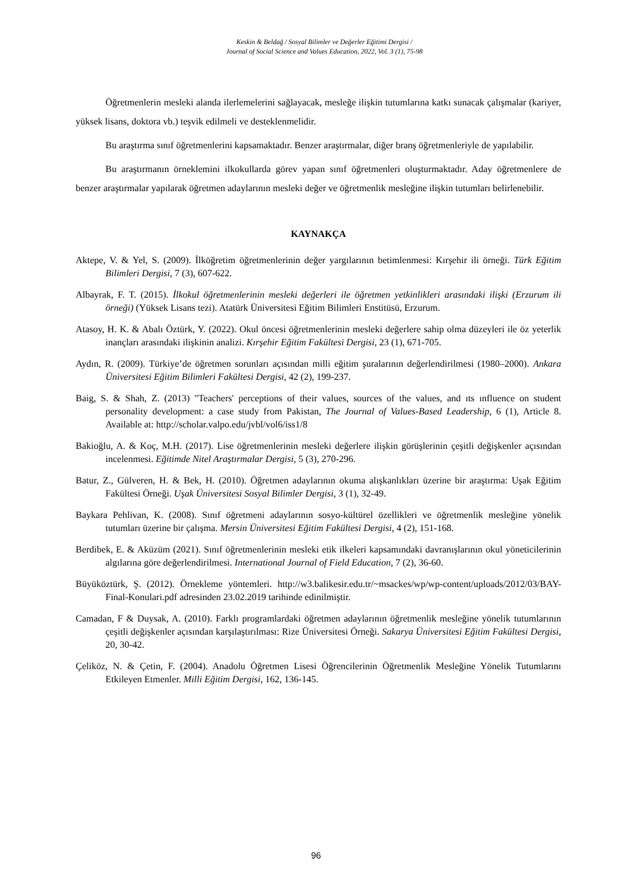Keskin & Beldağ / Sosyal Bilimler ve Değerler Eğitimi Dergisi /
Journal of Social Science and Values Education, 2022, Vol. 3 (1), 75-98
Öğretmenlerin mesleki alanda ilerlemelerini sağlayacak, mesleğe ilişkin tutumlarına katkı sunacak çalışmalar (kariyer, yüksek lisans, doktora vb.) teşvik edilmeli ve desteklenmelidir.
Bu araştırma sınıf öğretmenlerini kapsamaktadır. Benzer araştırmalar, diğer branş öğretmenleriyle de yapılabilir.
Bu araştırmanın örneklemini ilkokullarda görev yapan sınıf öğretmenleri oluşturmaktadır. Aday öğretmenlere de benzer araştırmalar yapılarak öğretmen adaylarının mesleki değer ve öğretmenlik mesleğine ilişkin tutumları belirlenebilir.
KAYNAKÇA
Aktepe, V. & Yel, S. (2009). İlköğretim öğretmenlerinin değer yargılarının betimlenmesi: Kırşehir ili örneği. Türk Eğitim Bilimleri Dergisi, 7 (3), 607-622.
Albayrak, F. T. (2015). İlkokul öğretmenlerinin mesleki değerleri ile öğretmen yetkinlikleri arasındaki ilişki (Erzurum ili örneği) (Yüksek Lisans tezi). Atatürk Üniversitesi Eğitim Bilimleri Enstitüsü, Erzurum.
Atasoy, H. K. & Abalı Öztürk, Y. (2022). Okul öncesi öğretmenlerinin mesleki değerlere sahip olma düzeyleri ile öz yeterlik inançları arasındaki ilişkinin analizi. Kırşehir Eğitim Fakültesi Dergisi, 23 (1), 671-705.
Aydın, R. (2009). Türkiye’de öğretmen sorunları açısından milli eğitim şuralarının değerlendirilmesi (1980–2000). Ankara Üniversitesi Eğitim Bilimleri Fakültesi Dergisi, 42 (2), 199-237.
Baig, S. & Shah, Z. (2013) "Teachers' perceptions of their values, sources of the values, and ıts ınfluence on student personality development: a case study from Pakistan, The Journal of Values-Based Leadership, 6 (1), Article 8. Available at: http://scholar.valpo.edu/jvbl/vol6/iss1/8
Bakioğlu, A. & Koç, M.H. (2017). Lise öğretmenlerinin mesleki değerlere ilişkin görüşlerinin çeşitli değişkenler açısından incelenmesi. Eğitimde Nitel Araştırmalar Dergisi, 5 (3), 270-296.
Batur, Z., Gülveren, H. & Bek, H. (2010). Öğretmen adaylarının okuma alışkanlıkları üzerine bir araştırma: Uşak Eğitim Fakültesi Örneği. Uşak Üniversitesi Sosyal Bilimler Dergisi, 3 (1), 32-49.
Baykara Pehlivan, K. (2008). Sınıf öğretmeni adaylarının sosyo-kültürel özellikleri ve öğretmenlik mesleğine yönelik tutumları üzerine bir çalışma. Mersin Üniversitesi Eğitim Fakültesi Dergisi, 4 (2), 151-168.
Berdibek, E. & Aküzüm (2021). Sınıf öğretmenlerinin mesleki etik ilkeleri kapsamındaki davranışlarının okul yöneticilerinin algılarına göre değerlendirilmesi. International Journal of Field Education, 7 (2), 36-60.
Büyüköztürk, Ş. (2012). Örnekleme yöntemleri. http://w3.balikesir.edu.tr/~msackes/wp/wp-content/uploads/2012/03/BAY-Final-Konulari.pdf adresinden 23.02.2019 tarihinde edinilmiştir.
Camadan, F & Duysak, A. (2010). Farklı programlardaki öğretmen adaylarının öğretmenlik mesleğine yönelik tutumlarının çeşitli değişkenler açısından karşılaştırılması: Rize Üniversitesi Örneği. Sakarya Üniversitesi Eğitim Fakültesi Dergisi, 20, 30-42.
Çeliköz, N. & Çetin, F. (2004). Anadolu Öğretmen Lisesi Öğrencilerinin Öğretmenlik Mesleğine Yönelik Tutumlarını Etkileyen Etmenler. Milli Eğitim Dergisi, 162, 136-145.
96